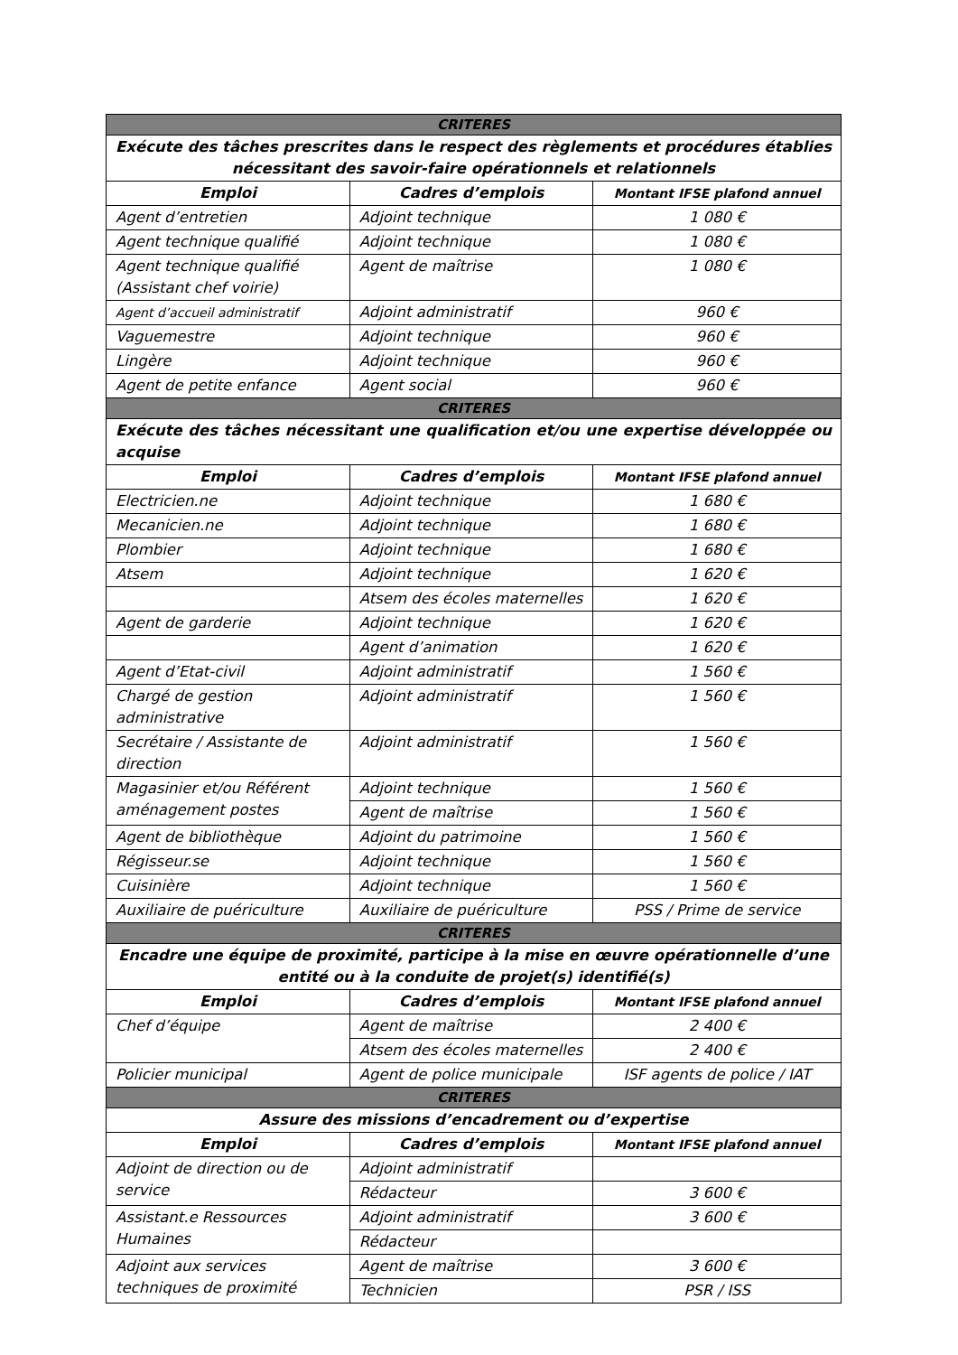| CRITERES | | |
| Exécute des tâches prescrites dans le respect des règlements et procédures établies nécessitant des savoir-faire opérationnels et relationnels | | |
| Emploi | Cadres d’emplois | Montant IFSE plafond annuel |
| Agent d’entretien | Adjoint technique | 1 080 € |
| Agent technique qualifié | Adjoint technique | 1 080 € |
| Agent technique qualifié (Assistant chef voirie) | Agent de maîtrise | 1 080 € |
| Agent d’accueil administratif | Adjoint administratif | 960 € |
| Vaguemestre | Adjoint technique | 960 € |
| Lingère | Adjoint technique | 960 € |
| Agent de petite enfance | Agent social | 960 € |
| CRITERES | | |
| Exécute des tâches nécessitant une qualification et/ou une expertise développée ou acquise | | |
| Emploi | Cadres d’emplois | Montant IFSE plafond annuel |
| Electricien.ne | Adjoint technique | 1 680 € |
| Mecanicien.ne | Adjoint technique | 1 680 € |
| Plombier | Adjoint technique | 1 680 € |
| Atsem | Adjoint technique | 1 620 € |
| | Atsem des écoles maternelles | 1 620 € |
| Agent de garderie | Adjoint technique | 1 620 € |
| | Agent d’animation | 1 620 € |
| Agent d’Etat-civil | Adjoint administratif | 1 560 € |
| Chargé de gestion administrative | Adjoint administratif | 1 560 € |
| Secrétaire / Assistante de direction | Adjoint administratif | 1 560 € |
| Magasinier et/ou Référent aménagement postes | Adjoint technique | 1 560 € |
| | Agent de maîtrise | 1 560 € |
| Agent de bibliothèque | Adjoint du patrimoine | 1 560 € |
| Régisseur.se | Adjoint technique | 1 560 € |
| Cuisinière | Adjoint technique | 1 560 € |
| Auxiliaire de puériculture | Auxiliaire de puériculture | PSS / Prime de service |
| CRITERES | | |
| Encadre une équipe de proximité, participe à la mise en œuvre opérationnelle d’une entité ou à la conduite de projet(s) identifié(s) | | |
| Emploi | Cadres d’emplois | Montant IFSE plafond annuel |
| Chef d’équipe | Agent de maîtrise | 2 400 € |
| | Atsem des écoles maternelles | 2 400 € |
| Policier municipal | Agent de police municipale | ISF agents de police / IAT |
| CRITERES | | |
| Assure des missions d’encadrement ou d’expertise | | |
| Emploi | Cadres d’emplois | Montant IFSE plafond annuel |
| Adjoint de direction ou de service | Adjoint administratif | |
| | Rédacteur | 3 600 € |
| Assistant.e Ressources Humaines | Adjoint administratif | 3 600 € |
| | Rédacteur | |
| Adjoint aux services techniques de proximité | Agent de maîtrise | 3 600 € |
| | Technicien | PSR / ISS |